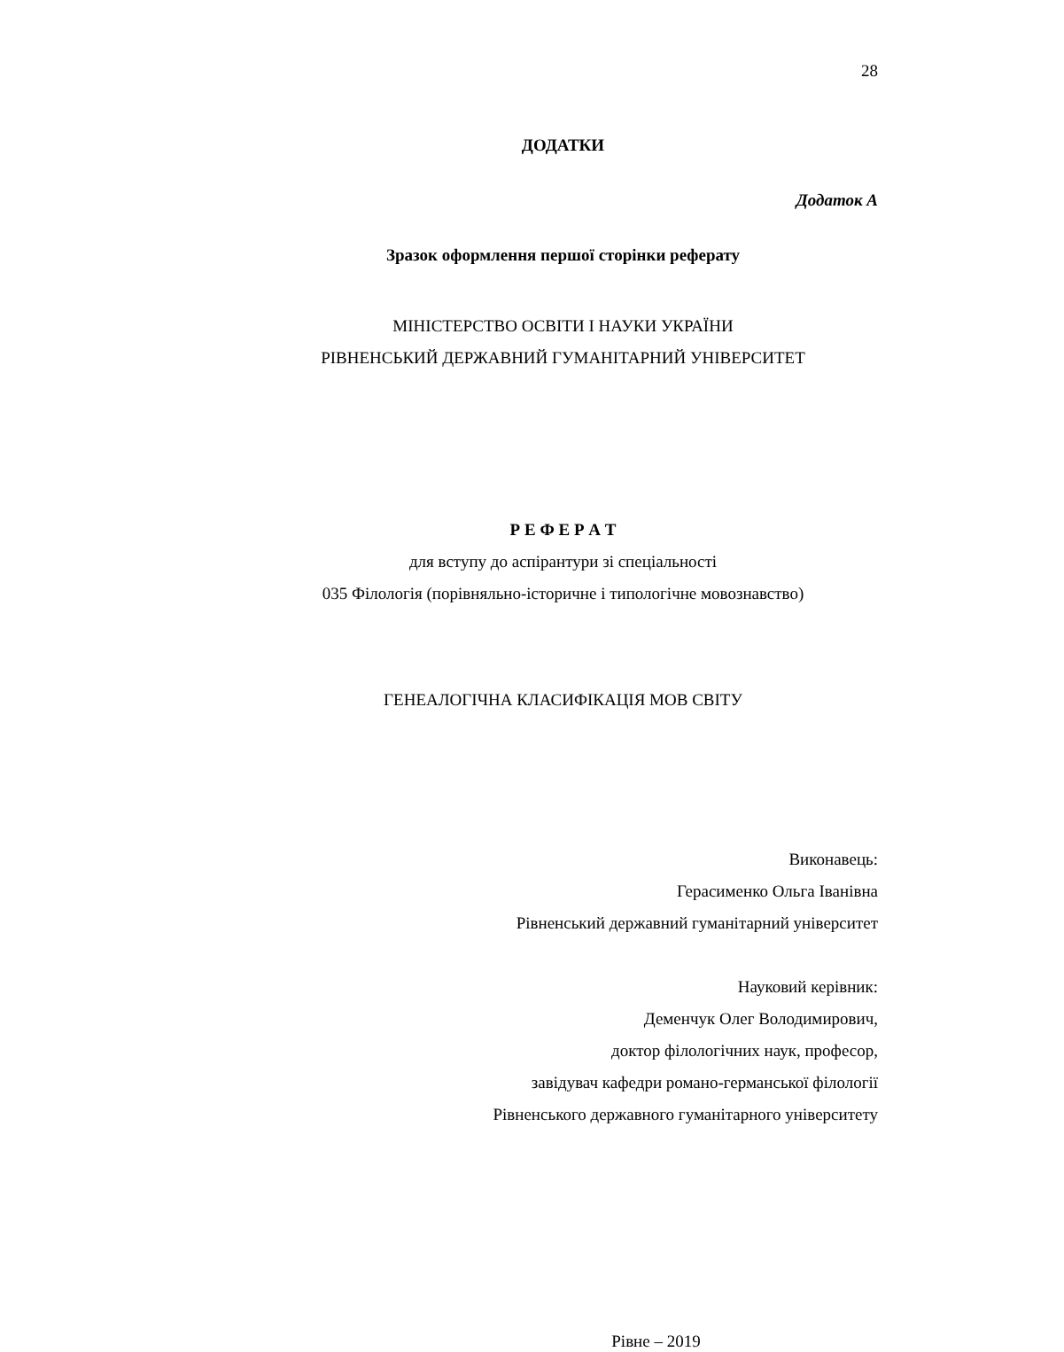28
ДОДАТКИ
Додаток А
Зразок оформлення першої сторінки реферату
МІНІСТЕРСТВО ОСВІТИ І НАУКИ УКРАЇНИ
РІВНЕНСЬКИЙ ДЕРЖАВНИЙ ГУМАНІТАРНИЙ УНІВЕРСИТЕТ
Р Е Ф Е Р А Т
для вступу до аспірантури зі спеціальності
035 Філологія (порівняльно-історичне і типологічне мовознавство)
ГЕНЕАЛОГІЧНА КЛАСИФІКАЦІЯ МОВ СВІТУ
Виконавець:
Герасименко Ольга Іванівна
Рівненський державний гуманітарний університет
Науковий керівник:
Деменчук Олег Володимирович,
доктор філологічних наук, професор,
завідувач кафедри романо-германської філології
Рівненського державного гуманітарного університету
Рівне – 2019